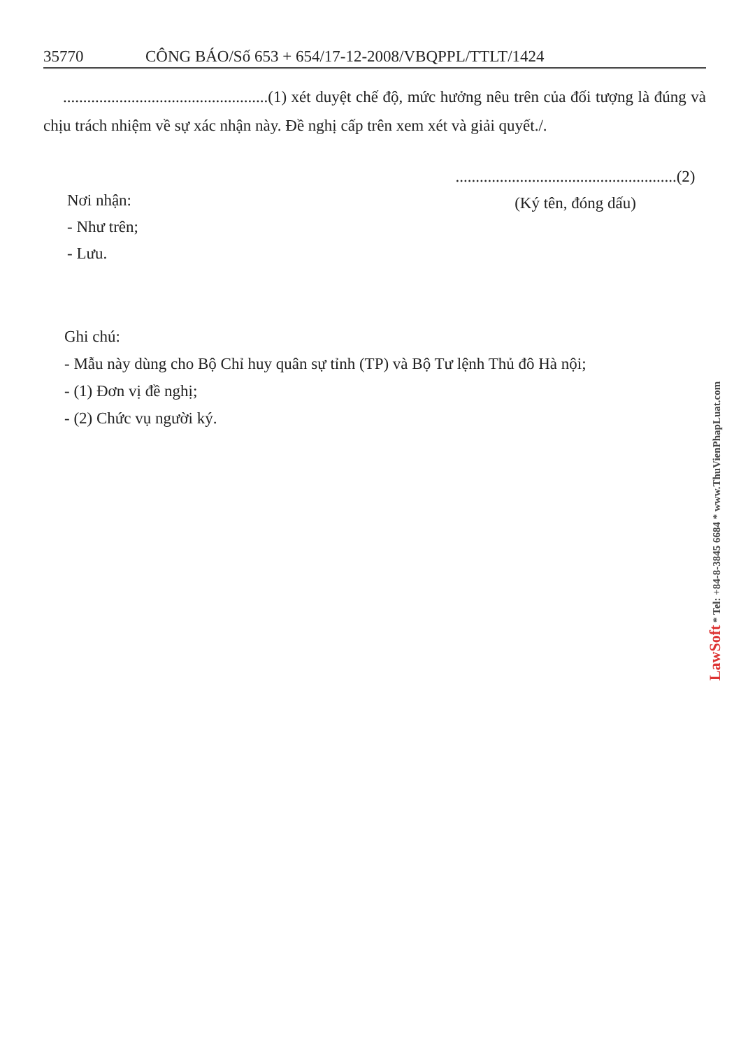35770 CÔNG BÁO/Số 653 + 654/17-12-2008/VBQPPL/TTLT/1424
...................................................(1) xét duyệt chế độ, mức hưởng nêu trên của đối tượng là đúng và chịu trách nhiệm về sự xác nhận này. Đề nghị cấp trên xem xét và giải quyết./.
Nơi nhận:
- Như trên;
- Lưu.
.......................................................(2)
(Ký tên, đóng dấu)
Ghi chú:
- Mẫu này dùng cho Bộ Chỉ huy quân sự tỉnh (TP) và Bộ Tư lệnh Thủ đô Hà nội;
- (1) Đơn vị đề nghị;
- (2) Chức vụ người ký.
LawSoft * Tel: +84-8-3845 6684 * www.ThuVienPhapLuat.com